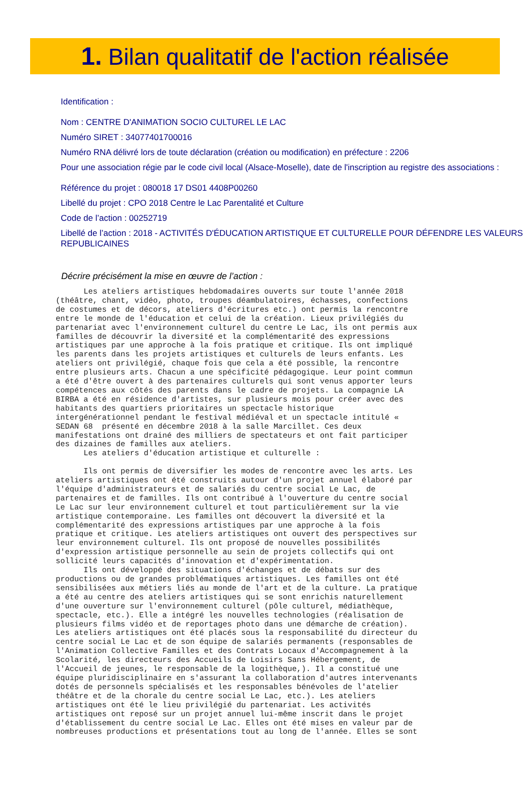1. Bilan qualitatif de l'action réalisée
Identification :
Nom : CENTRE D'ANIMATION SOCIO CULTUREL LE LAC
Numéro SIRET : 34077401700016
Numéro RNA délivré lors de toute déclaration (création ou modification) en préfecture : 2206
Pour une association régie par le code civil local (Alsace-Moselle), date de l'inscription au registre des associations :
Référence du projet : 080018 17 DS01 4408P00260
Libellé du projet : CPO 2018 Centre le Lac Parentalité et Culture
Code de l’action : 00252719
Libellé de l’action : 2018 - ACTIVITÉS D'ÉDUCATION ARTISTIQUE ET CULTURELLE POUR DÉFENDRE LES VALEURS REPUBLICAINES
Décrire précisément la mise en œuvre de l’action :
Les ateliers artistiques hebdomadaires ouverts sur toute l'année 2018 (théâtre, chant, vidéo, photo, troupes déambulatoires, échasses, confections de costumes et de décors, ateliers d'écritures etc.) ont permis la rencontre entre le monde de l'éducation et celui de la création. Lieux privilégiés du partenariat avec l'environnement culturel du centre Le Lac, ils ont permis aux familles de découvrir la diversité et la complémentarité des expressions artistiques par une approche à la fois pratique et critique. Ils ont impliqué les parents dans les projets artistiques et culturels de leurs enfants. Les ateliers ont privilégié, chaque fois que cela a été possible, la rencontre entre plusieurs arts. Chacun a une spécificité pédagogique. Leur point commun a été d'être ouvert à des partenaires culturels qui sont venus apporter leurs compétences aux côtés des parents dans le cadre de projets. La compagnie LA BIRBA a été en résidence d'artistes, sur plusieurs mois pour créer avec des habitants des quartiers prioritaires un spectacle historique intergénérationnel pendant le festival médiéval et un spectacle intitulé « SEDAN 68 présenté en décembre 2018 à la salle Marcillet. Ces deux manifestations ont drainé des milliers de spectateurs et ont fait participer des dizaines de familles aux ateliers. Les ateliers d'éducation artistique et culturelle : Ils ont permis de diversifier les modes de rencontre avec les arts. Les ateliers artistiques ont été construits autour d'un projet annuel élaboré par l'équipe d'administrateurs et de salariés du centre social Le Lac, de partenaires et de familles. Ils ont contribué à l'ouverture du centre social Le Lac sur leur environnement culturel et tout particulièrement sur la vie artistique contemporaine. Les familles ont découvert la diversité et la complémentarité des expressions artistiques par une approche à la fois pratique et critique. Les ateliers artistiques ont ouvert des perspectives sur leur environnement culturel. Ils ont proposé de nouvelles possibilités d'expression artistique personnelle au sein de projets collectifs qui ont sollicité leurs capacités d'innovation et d'expérimentation. Ils ont développé des situations d'échanges et de débats sur des productions ou de grandes problématiques artistiques. Les familles ont été sensibilisées aux métiers liés au monde de l'art et de la culture. La pratique a été au centre des ateliers artistiques qui se sont enrichis naturellement d'une ouverture sur l'environnement culturel (pôle culturel, médiathèque, spectacle, etc.). Elle a intégré les nouvelles technologies (réalisation de plusieurs films vidéo et de reportages photo dans une démarche de création). Les ateliers artistiques ont été placés sous la responsabilité du directeur du centre social Le Lac et de son équipe de salariés permanents (responsables de l'Animation Collective Familles et des Contrats Locaux d'Accompagnement à la Scolarité, les directeurs des Accueils de Loisirs Sans Hébergement, de l'Accueil de jeunes, le responsable de la logithèque,). Il a constitué une équipe pluridisciplinaire en s'assurant la collaboration d'autres intervenants dotés de personnels spécialisés et les responsables bénévoles de l'atelier théâtre et de la chorale du centre social Le Lac, etc.). Les ateliers artistiques ont été le lieu privilégié du partenariat. Les activités artistiques ont reposé sur un projet annuel lui-même inscrit dans le projet d'établissement du centre social Le Lac. Elles ont été mises en valeur par de nombreuses productions et présentations tout au long de l'année. Elles se sont